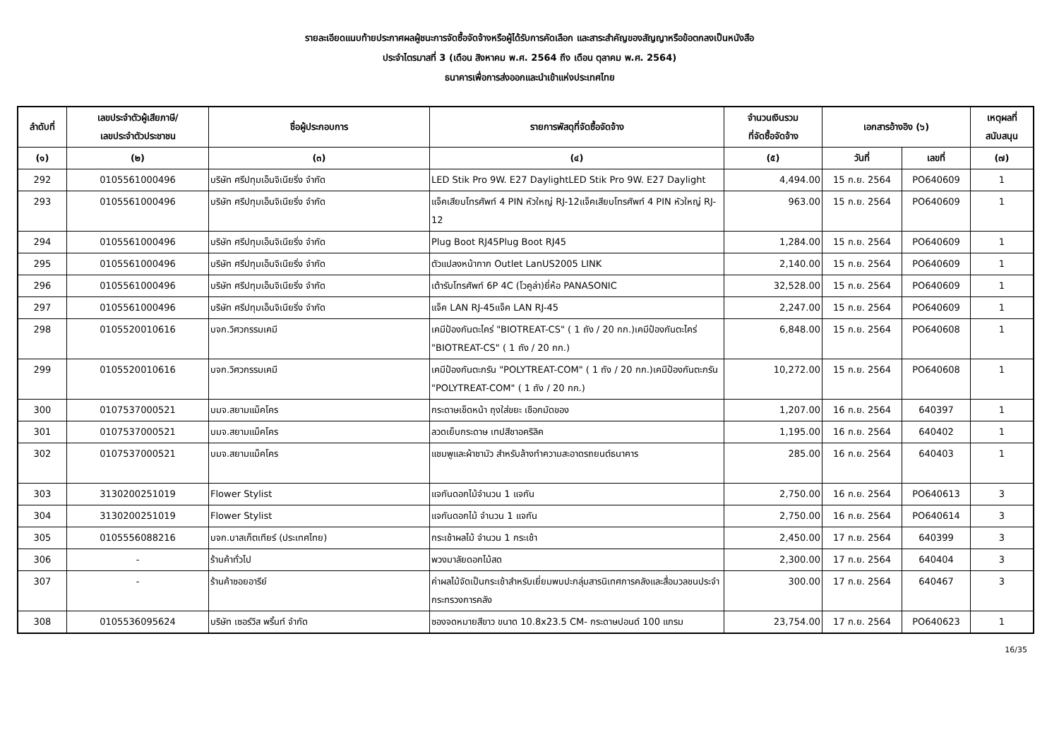รายละเอียดแนบท้ายประกาศผลผู้ชนะการจัดซื้อจัดจ้างหรือผู้ได้รับการคัดเลือก และสาระสำคัญของสัญญาหรือข้อตกลงเป็นหนังสือ
ประจำไตรมาสที่ 3 (เดือน สิงหาคม พ.ศ. 2564 ถึง เดือน ตุลาคม พ.ศ. 2564)
ธนาคารเพื่อการส่งออกและนำเข้าแห่งประเทศไทย
| ลำดับที่ | เลขประจำตัวผู้เสียภาษี/ เลขประจำตัวประชาชน | ชื่อผู้ประกอบการ | รายการพัสดุที่จัดซื้อจัดจ้าง | จำนวนเงินรวม ที่จัดซื้อจัดจ้าง | เอกสารอ้างอิง (๖) | | เหตุผลที่ สนับสนุน |
| --- | --- | --- | --- | --- | --- | --- | --- |
| (๑) | (๒) | (๓) | (๔) | (๕) | วันที่ | เลขที่ | (๗) |
| 292 | 0105561000496 | บริษัท ศรีปทุมเอ็นจิเนียริ่ง จำกัด | LED Stik Pro 9W. E27 DaylightLED Stik Pro 9W. E27 Daylight | 4,494.00 | 15 ก.ย. 2564 | PO640609 | 1 |
| 293 | 0105561000496 | บริษัท ศรีปทุมเอ็นจิเนียริ่ง จำกัด | แจ็คเสียบโทรศัพท์ 4 PIN หัวใหญ่ RJ-12แจ็คเสียบโทรศัพท์ 4 PIN หัวใหญ่ RJ-12 | 963.00 | 15 ก.ย. 2564 | PO640609 | 1 |
| 294 | 0105561000496 | บริษัท ศรีปทุมเอ็นจิเนียริ่ง จำกัด | Plug Boot RJ45Plug Boot RJ45 | 1,284.00 | 15 ก.ย. 2564 | PO640609 | 1 |
| 295 | 0105561000496 | บริษัท ศรีปทุมเอ็นจิเนียริ่ง จำกัด | ตัวแปลงหน้ากาก Outlet LanUS2005 LINK | 2,140.00 | 15 ก.ย. 2564 | PO640609 | 1 |
| 296 | 0105561000496 | บริษัท ศรีปทุมเอ็นจิเนียริ่ง จำกัด | เต้ารับโทรศัพท์ 6P 4C (โวคูล่า)ยี่ห้อ PANASONIC | 32,528.00 | 15 ก.ย. 2564 | PO640609 | 1 |
| 297 | 0105561000496 | บริษัท ศรีปทุมเอ็นจิเนียริ่ง จำกัด | แจ็ค LAN RJ-45แจ็ค LAN RJ-45 | 2,247.00 | 15 ก.ย. 2564 | PO640609 | 1 |
| 298 | 0105520010616 | บจก.วิศวกรรมเคมี | เคมีป้องกันตะไคร่ "BIOTREAT-CS" ( 1 ถัง / 20 กก.)เคมีป้องกันตะไคร่ "BIOTREAT-CS" ( 1 ถัง / 20 กก.) | 6,848.00 | 15 ก.ย. 2564 | PO640608 | 1 |
| 299 | 0105520010616 | บจก.วิศวกรรมเคมี | เคมีป้องกันตะกรัน "POLYTREAT-COM" ( 1 ถัง / 20 กก.)เคมีป้องกันตะกรัน "POLYTREAT-COM" ( 1 ถัง / 20 กก.) | 10,272.00 | 15 ก.ย. 2564 | PO640608 | 1 |
| 300 | 0107537000521 | บมจ.สยามแม็คโคร | กระดาษเช็ดหน้า ถุงใส่ขยะ เชือกมัดของ | 1,207.00 | 16 ก.ย. 2564 | 640397 | 1 |
| 301 | 0107537000521 | บมจ.สยามแม็คโคร | ลวดเย็บกระดาษ เทปสีชาอคริลิค | 1,195.00 | 16 ก.ย. 2564 | 640402 | 1 |
| 302 | 0107537000521 | บมจ.สยามแม็คโคร | แชมพูและผ้าชามัว สำหรับล้างทำความสะอาดรถยนต์ธนาคาร | 285.00 | 16 ก.ย. 2564 | 640403 | 1 |
| 303 | 3130200251019 | Flower Stylist | แจกันดอกไม้จำนวน 1 แจกัน | 2,750.00 | 16 ก.ย. 2564 | PO640613 | 3 |
| 304 | 3130200251019 | Flower Stylist | แจกันดอกไม้ จำนวน 1 แจกัน | 2,750.00 | 16 ก.ย. 2564 | PO640614 | 3 |
| 305 | 0105556088216 | บจก.บาสเก็ตเทียร์ (ประเทศไทย) | กระเช้าผลไม้ จำนวน 1 กระเช้า | 2,450.00 | 17 ก.ย. 2564 | 640399 | 3 |
| 306 | - | ร้านค้าทั่วไป | พวงมาลัยดอกไม้สด | 2,300.00 | 17 ก.ย. 2564 | 640404 | 3 |
| 307 | - | ร้านค้าซอยอารีย์ | ค่าผลไม้จัดเป็นกระเช้าสำหรับเยี่ยมพบปะกลุ่มสารนิเทศการคลังและสื่อมวลชนประจำกระทรวงการคลัง | 300.00 | 17 ก.ย. 2564 | 640467 | 3 |
| 308 | 0105536095624 | บริษัท เซอร์วิส พริ้นท์ จำกัด | ซองจดหมายสีขาว ขนาด 10.8x23.5 CM- กระดาษปอนด์ 100 แกรม | 23,754.00 | 17 ก.ย. 2564 | PO640623 | 1 |
16/35